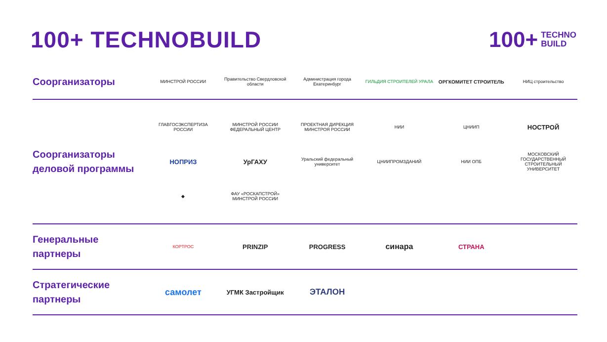100+ TECHNOBUILD
100+ TECHNO
BUILD
Соорганизаторы
МИНСТРОЙ РОССИИ
Правительство Свердловской области
Администрация города Екатеринбург
ГИЛЬДИЯ СТРОИТЕЛЕЙ УРАЛА
ОРГКОМИТЕТ СТРОИТЕЛЬ
НИЦ строительство
Соорганизаторы деловой программы
ГЛАВГОСЭКСПЕРТИЗА РОССИИ
МИНСТРОЙ РОССИИ ФЕДЕРАЛЬНЫЙ ЦЕНТР
ПРОЕКТНАЯ ДИРЕКЦИЯ МИНСТРОЯ РОССИИ
НИИ
ЦНИИП
НОСТРОЙ
НОПРИЗ
УрГАХУ
Уральский федеральный университет
ЦНИИПРОМЗДАНИЙ
НИИ ОПБ
МОСКОВСКИЙ ГОСУДАРСТВЕННЫЙ СТРОИТЕЛЬНЫЙ УНИВЕРСИТЕТ
◆
ФАУ «РОСКАПСТРОЙ» МИНСТРОЙ РОССИИ
Генеральные партнеры
КОРТРОС
PRINZIP
PROGRESS
синара
СТРАНА
Стратегические партнеры
самолет
УГМК Застройщик
ЭТАЛОН